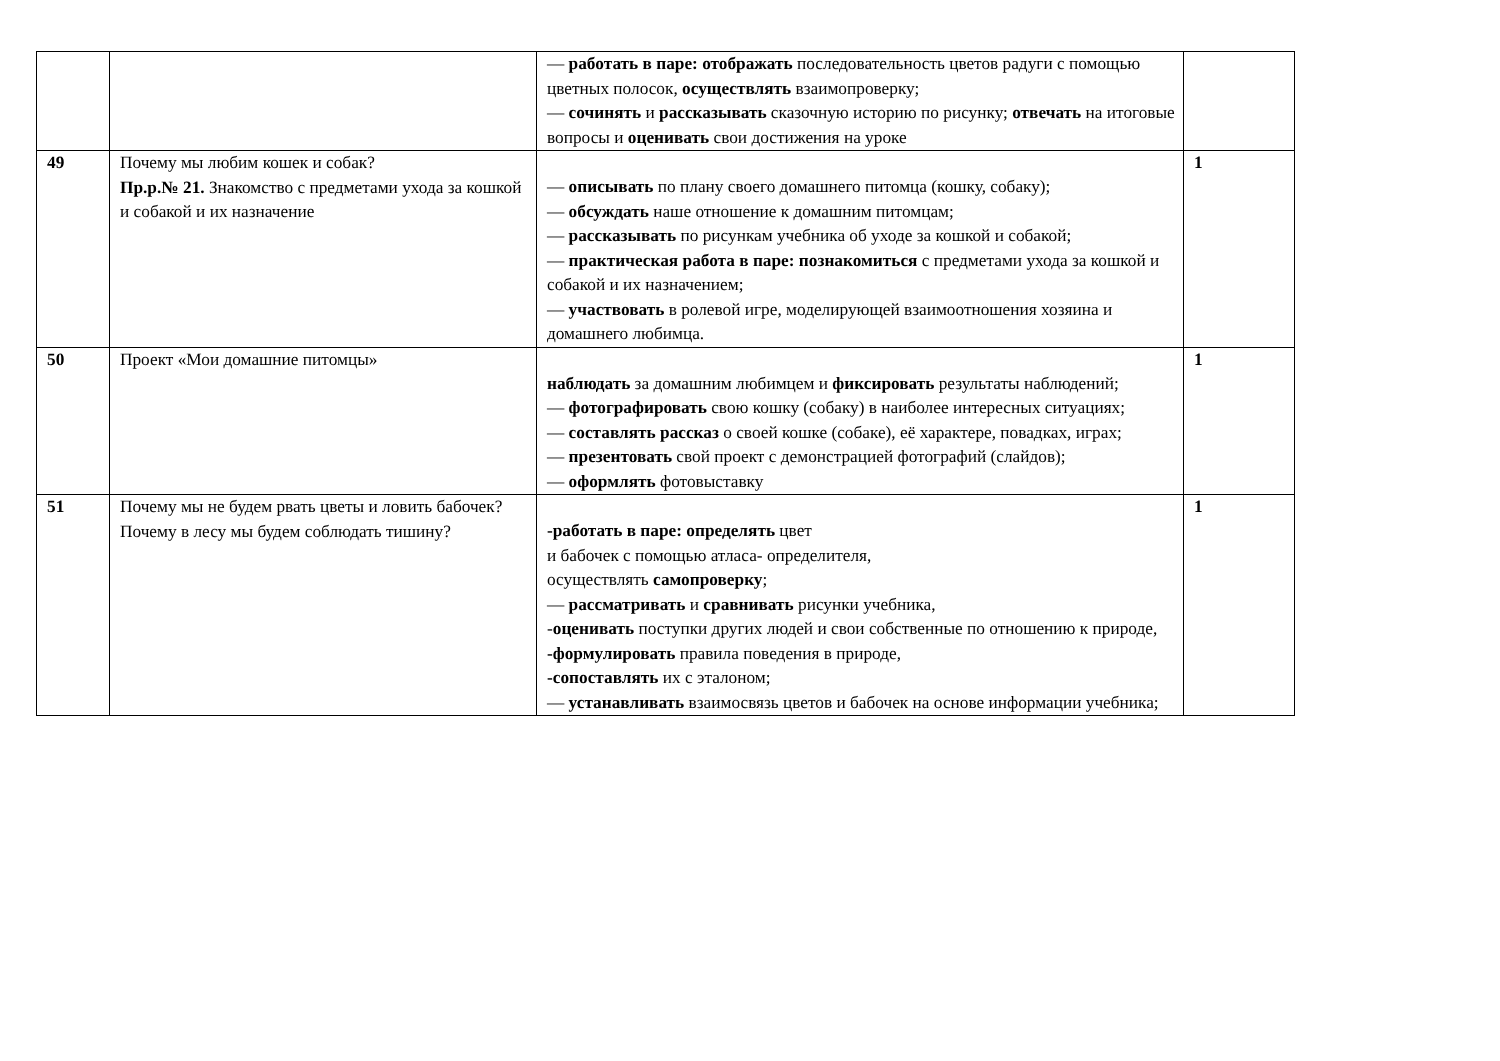| | | — работать в паре: отображать последовательность цветов радуги с помощью цветных полосок, осуществлять взаимопроверку; — сочинять и рассказывать сказочную историю по рисунку; отвечать на итоговые вопросы и оценивать свои достижения на уроке | |
| 49 | Почему мы любим кошек и собак? Пр.р.№ 21. Знакомство с предметами ухода за кошкой и собакой и их назначение | — описывать по плану своего домашнего питомца (кошку, собаку); — обсуждать наше отношение к домашним питомцам; — рассказывать по рисункам учебника об уходе за кошкой и собакой; — практическая работа в паре: познакомиться с предметами ухода за кошкой и собакой и их назначением; — участвовать в ролевой игре, моделирующей взаимоотношения хозяина и домашнего любимца. | 1 |
| 50 | Проект «Мои домашние питомцы» | наблюдать за домашним любимцем и фиксировать результаты наблюдений; — фотографировать свою кошку (собаку) в наиболее интересных ситуациях; — составлять рассказ о своей кошке (собаке), её характере, повадках, играх; — презентовать свой проект с демонстрацией фотографий (слайдов); — оформлять фотовыставку | 1 |
| 51 | Почему мы не будем рвать цветы и ловить бабочек? Почему в лесу мы будем соблюдать тишину? | -работать в паре: определять цвет и бабочек с помощью атласа- определителя, осуществлять самопроверку ; — рассматривать и сравнивать рисунки учебника, - оценивать поступки других людей и свои собственные по отношению к природе, -формулировать правила поведения в природе, -сопоставлять их с эталоном; — устанавливать взаимосвязь цветов и бабочек на основе информации учебника; | 1 |